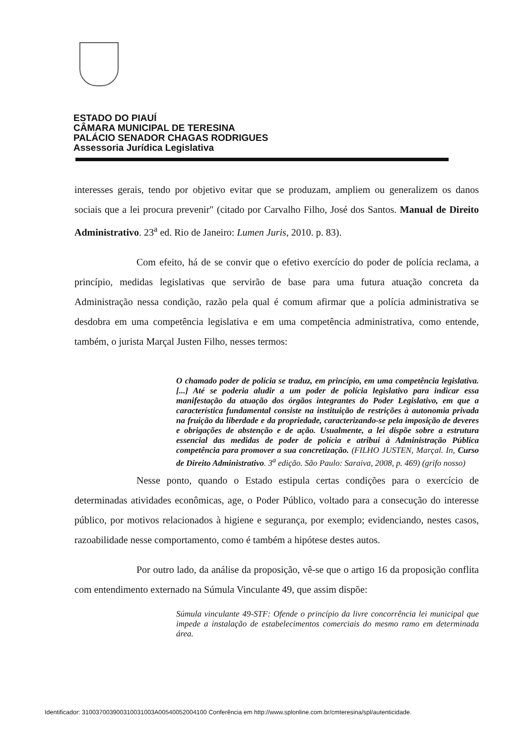ESTADO DO PIAUÍ
CÂMARA MUNICIPAL DE TERESINA
PALÁCIO SENADOR CHAGAS RODRIGUES
Assessoria Jurídica Legislativa
interesses gerais, tendo por objetivo evitar que se produzam, ampliem ou generalizem os danos sociais que a lei procura prevenir" (citado por Carvalho Filho, José dos Santos. Manual de Direito Administrativo. 23<sup>a</sup> ed. Rio de Janeiro: Lumen Juris, 2010. p. 83).
Com efeito, há de se convir que o efetivo exercício do poder de polícia reclama, a princípio, medidas legislativas que servirão de base para uma futura atuação concreta da Administração nessa condição, razão pela qual é comum afirmar que a polícia administrativa se desdobra em uma competência legislativa e em uma competência administrativa, como entende, também, o jurista Marçal Justen Filho, nesses termos:
O chamado poder de polícia se traduz, em princípio, em uma competência legislativa. [...] Até se poderia aludir a um poder de polícia legislativo para indicar essa manifestação da atuação dos órgãos integrantes do Poder Legislativo, em que a característica fundamental consiste na instituição de restrições à autonomia privada na fruição da liberdade e da propriedade, caracterizando-se pela imposição de deveres e obrigações de abstenção e de ação. Usualmente, a lei dispõe sobre a estrutura essencial das medidas de poder de polícia e atribui à Administração Pública competência para promover a sua concretização. (FILHO JUSTEN, Marçal. In, Curso de Direito Administrativo. 3<sup>a</sup> edição. São Paulo: Saraiva, 2008, p. 469) (grifo nosso)
Nesse ponto, quando o Estado estipula certas condições para o exercício de determinadas atividades econômicas, age, o Poder Público, voltado para a consecução do interesse público, por motivos relacionados à higiene e segurança, por exemplo; evidenciando, nestes casos, razoabilidade nesse comportamento, como é também a hipótese destes autos.
Por outro lado, da análise da proposição, vê-se que o artigo 16 da proposição conflita com entendimento externado na Súmula Vinculante 49, que assim dispõe:
Súmula vinculante 49-STF: Ofende o princípio da livre concorrência lei municipal que impede a instalação de estabelecimentos comerciais do mesmo ramo em determinada área.
Identificador: 310037003900310031003A00540052004100 Conferência em http://www.splonline.com.br/cmteresina/spl/autenticidade.